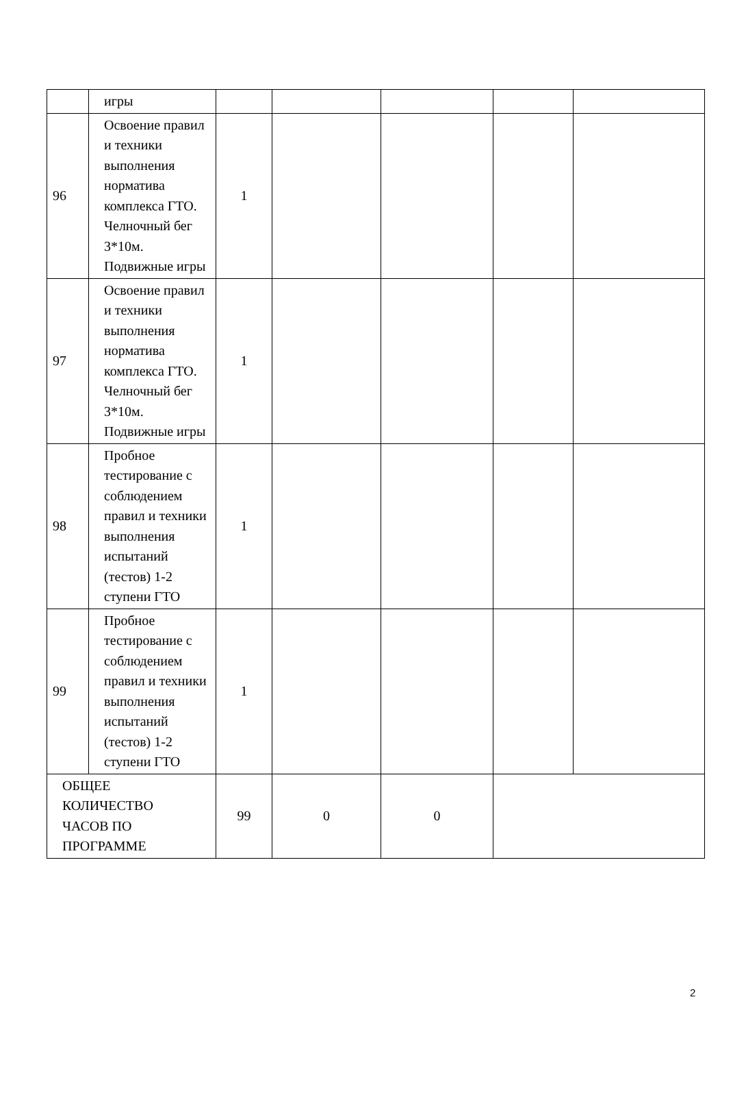| | игры | | | | | |
| 96 | Освоение правил и техники выполнения норматива комплекса ГТО. Челночный бег 3*10м. Подвижные игры | 1 | | | | |
| 97 | Освоение правил и техники выполнения норматива комплекса ГТО. Челночный бег 3*10м. Подвижные игры | 1 | | | | |
| 98 | Пробное тестирование с соблюдением правил и техники выполнения испытаний (тестов) 1-2 ступени ГТО | 1 | | | | |
| 99 | Пробное тестирование с соблюдением правил и техники выполнения испытаний (тестов) 1-2 ступени ГТО | 1 | | | | |
| ОБЩЕЕ КОЛИЧЕСТВО ЧАСОВ ПО ПРОГРАММЕ | | 99 | 0 | 0 | | |
2